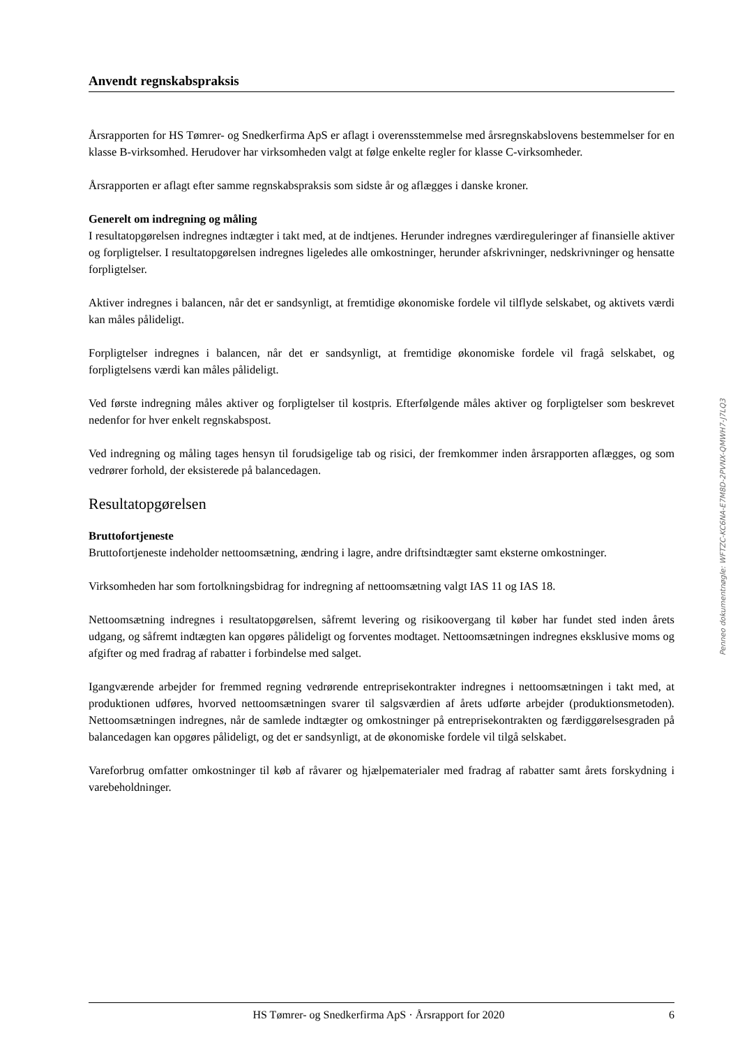Anvendt regnskabspraksis
Årsrapporten for HS Tømrer- og Snedkerfirma ApS er aflagt i overensstemmelse med årsregnskabslovens bestemmelser for en klasse B-virksomhed. Herudover har virksomheden valgt at følge enkelte regler for klasse C-virksomheder.
Årsrapporten er aflagt efter samme regnskabspraksis som sidste år og aflægges i danske kroner.
Generelt om indregning og måling
I resultatopgørelsen indregnes indtægter i takt med, at de indtjenes. Herunder indregnes værdireguleringer af finansielle aktiver og forpligtelser. I resultatopgørelsen indregnes ligeledes alle omkostninger, herunder afskrivninger, nedskrivninger og hensatte forpligtelser.
Aktiver indregnes i balancen, når det er sandsynligt, at fremtidige økonomiske fordele vil tilflyde selskabet, og aktivets værdi kan måles pålideligt.
Forpligtelser indregnes i balancen, når det er sandsynligt, at fremtidige økonomiske fordele vil fragå selskabet, og forpligtelsens værdi kan måles pålideligt.
Ved første indregning måles aktiver og forpligtelser til kostpris. Efterfølgende måles aktiver og forpligtelser som beskrevet nedenfor for hver enkelt regnskabspost.
Ved indregning og måling tages hensyn til forudsigelige tab og risici, der fremkommer inden årsrapporten aflægges, og som vedrører forhold, der eksisterede på balancedagen.
Resultatopgørelsen
Bruttofortjeneste
Bruttofortjeneste indeholder nettoomsætning, ændring i lagre, andre driftsindtægter samt eksterne omkostninger.
Virksomheden har som fortolkningsbidrag for indregning af nettoomsætning valgt IAS 11 og IAS 18.
Nettoomsætning indregnes i resultatopgørelsen, såfremt levering og risikoovergang til køber har fundet sted inden årets udgang, og såfremt indtægten kan opgøres pålideligt og forventes modtaget. Nettoomsætningen indregnes eksklusive moms og afgifter og med fradrag af rabatter i forbindelse med salget.
Igangværende arbejder for fremmed regning vedrørende entreprisekontrakter indregnes i nettoomsætningen i takt med, at produktionen udføres, hvorved nettoomsætningen svarer til salgsværdien af årets udførte arbejder (produktionsmetoden). Nettoomsætningen indregnes, når de samlede indtægter og omkostninger på entreprisekontrakten og færdiggørelsesgraden på balancedagen kan opgøres pålideligt, og det er sandsynligt, at de økonomiske fordele vil tilgå selskabet.
Vareforbrug omfatter omkostninger til køb af råvarer og hjælpematerialer med fradrag af rabatter samt årets forskydning i varebeholdninger.
Penneo dokumentnøgle: WFTZC-KC6NA-E7M8D-2PVNX-QMWH7-J7LQ3
HS Tømrer- og Snedkerfirma ApS · Årsrapport for 2020 6